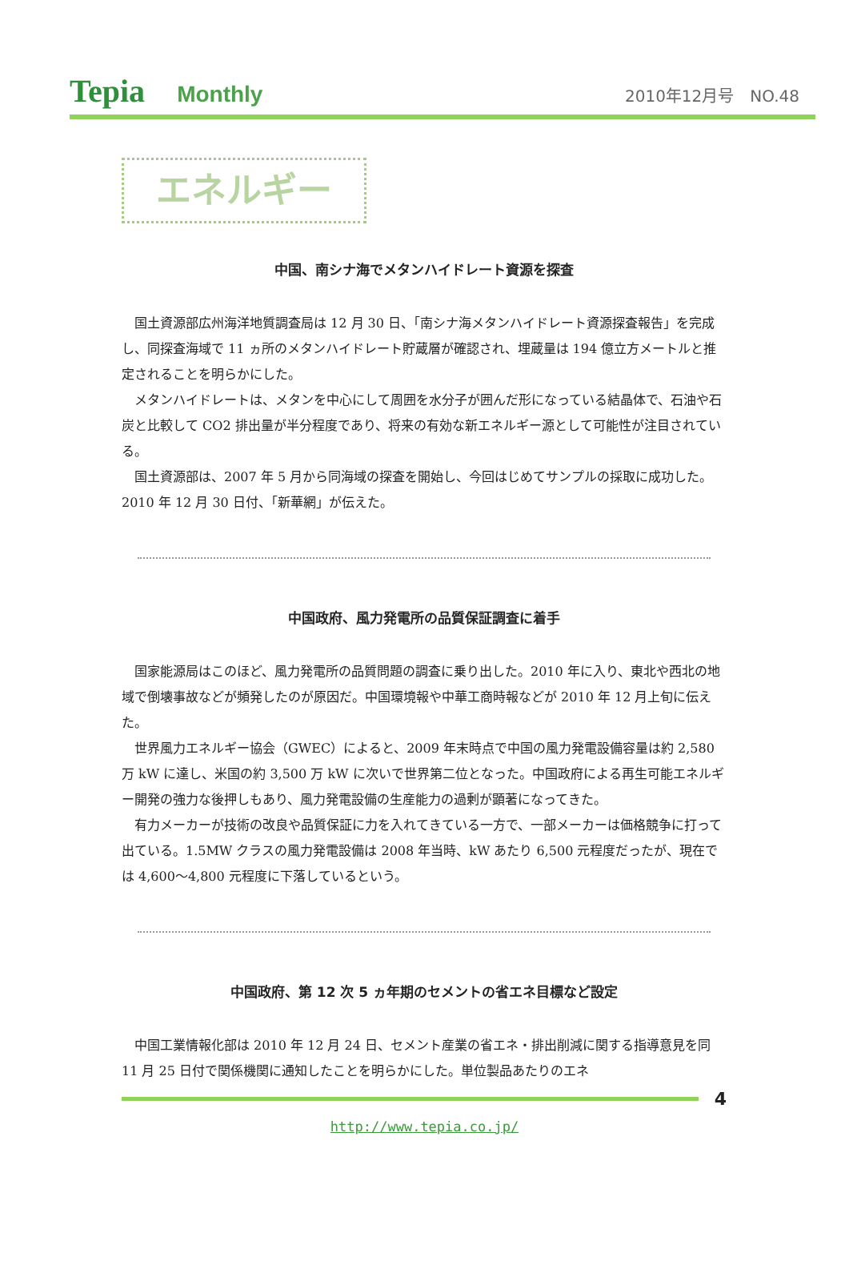Tepia Monthly
2010年12月号　NO.48
エネルギー
中国、南シナ海でメタンハイドレート資源を探査
国土資源部広州海洋地質調査局は 12 月 30 日、「南シナ海メタンハイドレート資源探査報告」を完成し、同探査海域で 11 ヵ所のメタンハイドレート貯蔵層が確認され、埋蔵量は 194 億立方メートルと推定されることを明らかにした。
メタンハイドレートは、メタンを中心にして周囲を水分子が囲んだ形になっている結晶体で、石油や石炭と比較して CO2 排出量が半分程度であり、将来の有効な新エネルギー源として可能性が注目されている。
国土資源部は、2007 年 5 月から同海域の探査を開始し、今回はじめてサンプルの採取に成功した。2010 年 12 月 30 日付、「新華網」が伝えた。
中国政府、風力発電所の品質保証調査に着手
国家能源局はこのほど、風力発電所の品質問題の調査に乗り出した。2010 年に入り、東北や西北の地域で倒壊事故などが頻発したのが原因だ。中国環境報や中華工商時報などが 2010 年 12 月上旬に伝えた。
世界風力エネルギー協会（GWEC）によると、2009 年末時点で中国の風力発電設備容量は約 2,580 万 kW に達し、米国の約 3,500 万 kW に次いで世界第二位となった。中国政府による再生可能エネルギー開発の強力な後押しもあり、風力発電設備の生産能力の過剰が顕著になってきた。
有力メーカーが技術の改良や品質保証に力を入れてきている一方で、一部メーカーは価格競争に打って出ている。1.5MW クラスの風力発電設備は 2008 年当時、kW あたり 6,500 元程度だったが、現在では 4,600～4,800 元程度に下落しているという。
中国政府、第 12 次 5 ヵ年期のセメントの省エネ目標など設定
中国工業情報化部は 2010 年 12 月 24 日、セメント産業の省エネ・排出削減に関する指導意見を同 11 月 25 日付で関係機関に通知したことを明らかにした。単位製品あたりのエネ
4
http://www.tepia.co.jp/